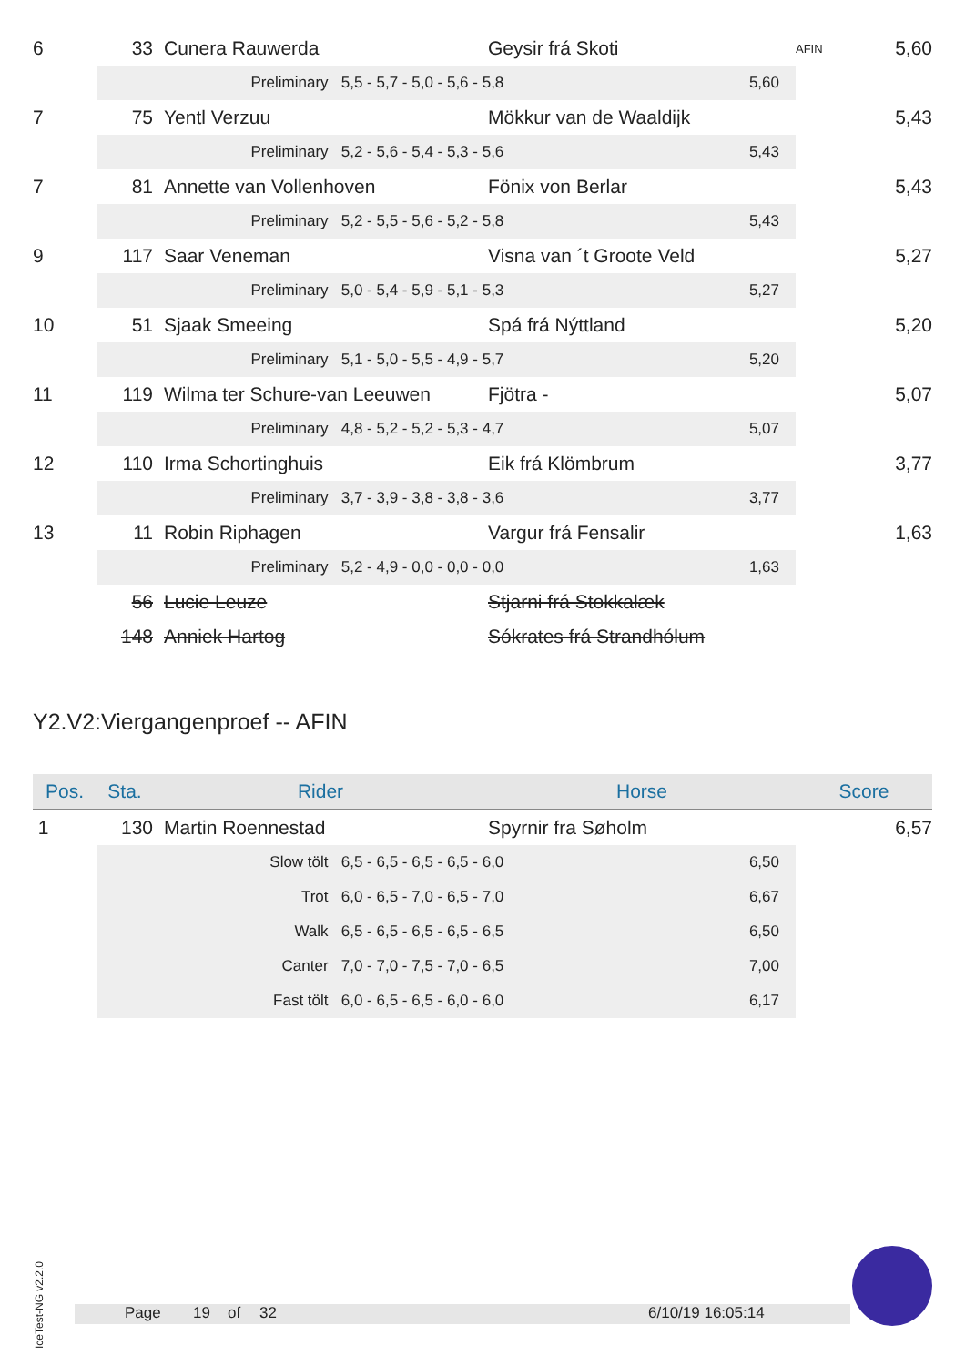| 6 | 33 | | Cunera Rauwerda | | Geysir frá Skoti | | AFIN | 5,60 |
| | | | Preliminary | 5,5 - 5,7 - 5,0 - 5,6 - 5,8 5,60 | | | | |
| 7 | 75 | | Yentl Verzuu | | Mökkur van de Waaldijk | | | 5,43 |
| | | | Preliminary | 5,2 - 5,6 - 5,4 - 5,3 - 5,6 5,43 | | | | |
| 7 | 81 | | Annette van Vollenhoven | | Fönix von Berlar | | | 5,43 |
| | | | Preliminary | 5,2 - 5,5 - 5,6 - 5,2 - 5,8 5,43 | | | | |
| 9 | 117 | | Saar Veneman | | Visna van ´t Groote Veld | | | 5,27 |
| | | | Preliminary | 5,0 - 5,4 - 5,9 - 5,1 - 5,3 5,27 | | | | |
| 10 | 51 | | Sjaak Smeeing | | Spá frá Nýttland | | | 5,20 |
| | | | Preliminary | 5,1 - 5,0 - 5,5 - 4,9 - 5,7 5,20 | | | | |
| 11 | 119 | | Wilma ter Schure-van Leeuwen | | Fjötra - | | | 5,07 |
| | | | Preliminary | 4,8 - 5,2 - 5,2 - 5,3 - 4,7 5,07 | | | | |
| 12 | 110 | | Irma Schortinghuis | | Eik frá Klömbrum | | | 3,77 |
| | | | Preliminary | 3,7 - 3,9 - 3,8 - 3,8 - 3,6 3,77 | | | | |
| 13 | 11 | | Robin Riphagen | | Vargur frá Fensalir | | | 1,63 |
| | | | Preliminary | 5,2 - 4,9 - 0,0 - 0,0 - 0,0 1,63 | | | | |
| | 56 | | Lucie Leuze | | Stjarni frá Stokkalæk | | | |
| | 148 | | Anniek Hartog | | Sókrates frá Strandhólum | | | |
Y2.V2:Viergangenproef -- AFIN
| Pos. | Sta. | Rider | | | Horse | | Score | |
| --- | --- | --- | --- | --- | --- | --- | --- | --- |
| 1 | 130 | | Martin Roennestad | | Spyrnir fra Søholm | | | 6,57 |
| | | | Slow tölt | 6,5 - 6,5 - 6,5 - 6,5 - 6,0 6,50 | | | | |
| | | | Trot | 6,0 - 6,5 - 7,0 - 6,5 - 7,0 6,67 | | | | |
| | | | Walk | 6,5 - 6,5 - 6,5 - 6,5 - 6,5 6,50 | | | | |
| | | | Canter | 7,0 - 7,0 - 7,5 - 7,0 - 6,5 7,00 | | | | |
| | | | Fast tölt | 6,0 - 6,5 - 6,5 - 6,0 - 6,0 6,17 | | | | |
IceTest-NG v2.2.0
Page 19 of 32 6/10/19 16:05:14